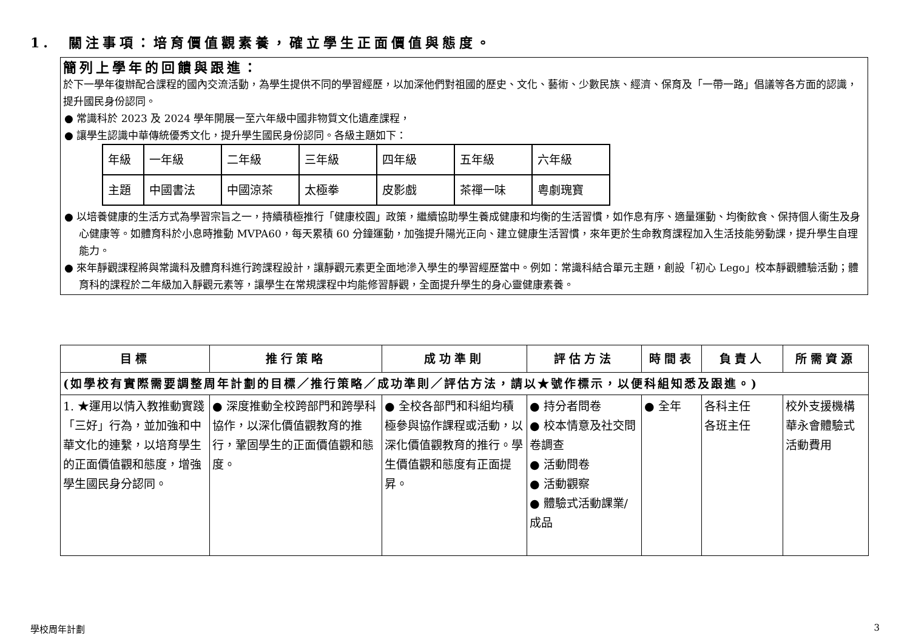1.　關注事項：培育價值觀素養，確立學生正面價值與態度。
簡列上學年的回饋與跟進：
於下一學年復辦配合課程的國內交流活動，為學生提供不同的學習經歷，以加深他們對祖國的歷史、文化、藝術、少數民族、經濟、保育及「一帶一路」倡議等各方面的認識，提升國民身份認同。
● 常識科於 2023 及 2024 學年開展一至六年級中國非物質文化遺產課程，
● 讓學生認識中華傳統優秀文化，提升學生國民身份認同。各級主題如下：
| 年級 | 一年級 | 二年級 | 三年級 | 四年級 | 五年級 | 六年級 |
| 主題 | 中國書法 | 中國涼茶 | 太極拳 | 皮影戲 | 茶禪一味 | 粵劇瑰寶 |
● 以培養健康的生活方式為學習宗旨之一，持續積極推行「健康校園」政策，繼續協助學生養成健康和均衡的生活習慣，如作息有序、適量運動、均衡飲食、保持個人衞生及身心健康等。如體育科於小息時推動 MVPA60，每天累積 60 分鐘運動，加強提升陽光正向、建立健康生活習慣，來年更於生命教育課程加入生活技能勞動課，提升學生自理能力。
● 來年靜觀課程將與常識科及體育科進行跨課程設計，讓靜觀元素更全面地滲入學生的學習經歷當中。例如：常識科結合單元主題，創設「初心 Lego」校本靜觀體驗活動；體育科的課程於二年級加入靜觀元素等，讓學生在常規課程中均能修習靜觀，全面提升學生的身心靈健康素養。
| 目標 | 推行策略 | 成功準則 | 評估方法 | 時間表 | 負責人 | 所需資源 |
| --- | --- | --- | --- | --- | --- | --- |
| (如學校有實際需要調整周年計劃的目標／推行策略／成功準則／評估方法，請以★號作標示，以便科組知悉及跟進。) | | | | | | |
| 1. ★運用以情入教推動實踐「三好」行為，並加強和中華文化的連繫，以培育學生的正面價值觀和態度，增強學生國民身分認同。 | ● 深度推動全校跨部門和跨學科協作，以深化價值觀教育的推行，鞏固學生的正面價值觀和態度。 | ● 全校各部門和科組均積極參與協作課程或活動，以深化價值觀教育的推行。學生價值觀和態度有正面提昇。 | ● 持分者問卷 ● 校本情意及社交問卷調查 ● 活動問卷 ● 活動觀察 ● 體驗式活動課業/成品 | ● 全年 | 各科主任 各班主任 | 校外支援機構 華永會體驗式活動費用 |
學校周年計劃 3